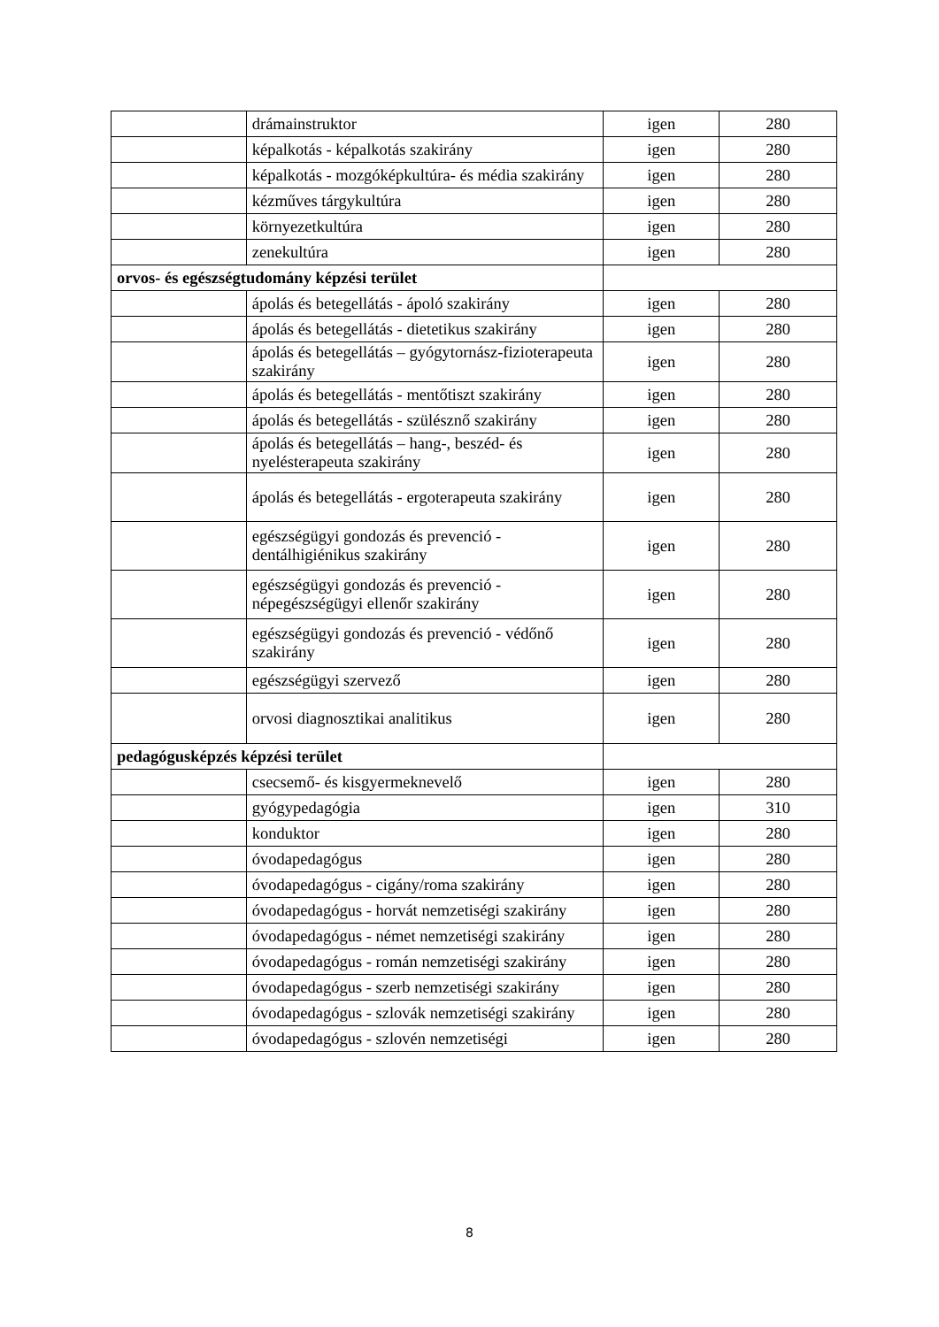| | drámainstruktor | igen | 280 |
| | képalkotás - képalkotás szakirány | igen | 280 |
| | képalkotás - mozgóképkultúra- és média szakirány | igen | 280 |
| | kézműves tárgykultúra | igen | 280 |
| | környezetkultúra | igen | 280 |
| | zenekultúra | igen | 280 |
| orvos- és egészségtudomány képzési terület | | | |
| | ápolás és betegellátás - ápoló szakirány | igen | 280 |
| | ápolás és betegellátás - dietetikus szakirány | igen | 280 |
| | ápolás és betegellátás – gyógytornász-fizioterapeuta szakirány | igen | 280 |
| | ápolás és betegellátás - mentőtiszt szakirány | igen | 280 |
| | ápolás és betegellátás - szülésznő szakirány | igen | 280 |
| | ápolás és betegellátás – hang-, beszéd- és nyelésterapeuta szakirány | igen | 280 |
| | ápolás és betegellátás - ergoterapeuta szakirány | igen | 280 |
| | egészségügyi gondozás és prevenció - dentálhigiénikus szakirány | igen | 280 |
| | egészségügyi gondozás és prevenció - népegészségügyi ellenőr szakirány | igen | 280 |
| | egészségügyi gondozás és prevenció - védőnő szakirány | igen | 280 |
| | egészségügyi szervező | igen | 280 |
| | orvosi diagnosztikai analitikus | igen | 280 |
| pedagógusképzés képzési terület | | | |
| | csecsemő- és kisgyermeknevelő | igen | 280 |
| | gyógypedagógia | igen | 310 |
| | konduktor | igen | 280 |
| | óvodapedagógus | igen | 280 |
| | óvodapedagógus - cigány/roma szakirány | igen | 280 |
| | óvodapedagógus - horvát nemzetiségi szakirány | igen | 280 |
| | óvodapedagógus - német nemzetiségi szakirány | igen | 280 |
| | óvodapedagógus - román nemzetiségi szakirány | igen | 280 |
| | óvodapedagógus - szerb nemzetiségi szakirány | igen | 280 |
| | óvodapedagógus - szlovák nemzetiségi szakirány | igen | 280 |
| | óvodapedagógus - szlovén nemzetiségi | igen | 280 |
8